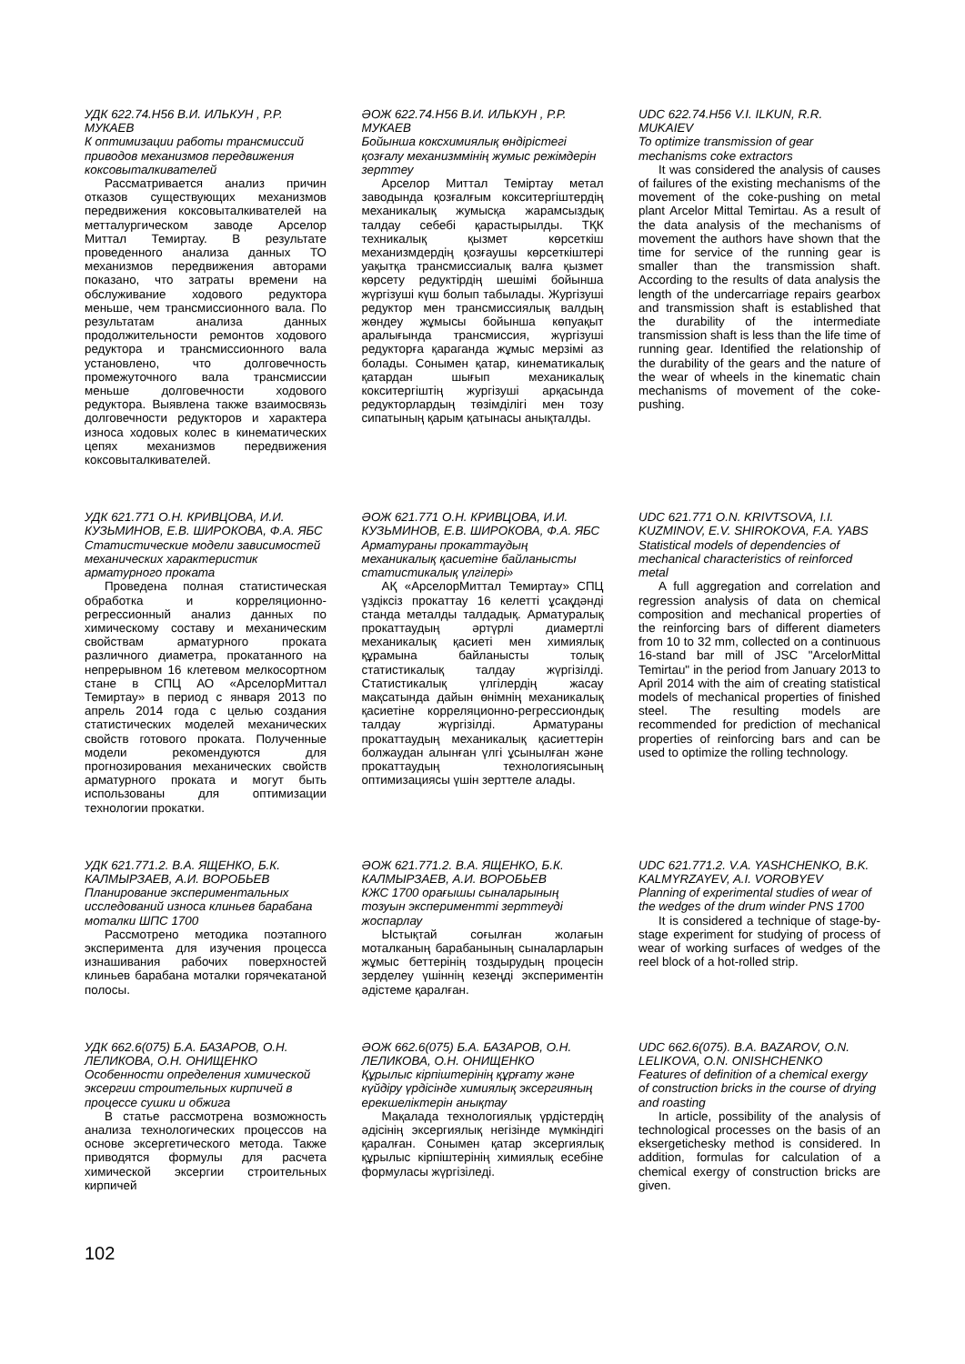УДК 622.74.Н56 В.И. ИЛЬКУН , Р.Р. МУКАЕВ
К оптимизации работы трансмиссий приводов механизмов передвижения коксовыталкивателей
Рассматривается анализ причин отказов существующих механизмов передвижения коксовыталкивателей на метталургическом заводе Арселор Миттал Темиртау. В результате проведенного анализа данных ТО механизмов передвижения авторами показано, что затраты времени на обслуживание ходового редуктора меньше, чем трансмиссионного вала. По результатам анализа данных продолжительности ремонтов ходового редуктора и трансмиссионного вала установлено, что долговечность промежуточного вала трансмиссии меньше долговечности ходового редуктора. Выявлена также взаимосвязь долговечности редукторов и характера износа ходовых колес в кинематических цепях механизмов передвижения коксовыталкивателей.
ӘОЖ 622.74.Н56 В.И. ИЛЬКУН , Р.Р. МУКАЕВ
Бойынша коксхимиялық өндірістегі қозғалу механизммінің жумыс режімдерін зерттеу
Арселор Миттал Теміртау метал заводында қозғалғым кокситергіштердің механикалық жумысқа жарамсыздық талдау себебі қарастырылды. ТҚК техникалық қызмет көрсеткіш механизмдердің қозғаушы көрсеткіштері уақытқа трансмиссиалық валға қызмет көрсету редуктірдің шешімі бойынша жүргізуші күш болып табылады. Жургізуші редуктор мен трансмиссиялық валдың жөндеу жұмысы бойынша көпуақыт аралығында трансмиссия, жүргізуші редукторға қараганда жұмыс мерзімі аз болады. Сонымен қатар, кинематикалық қатардан шығып механикалық кокситергіштің жургізуші арқасында редукторлардың төзімділігі мен тозу сипатының қарым қатынасы анықталды.
UDC 622.74.Н56 V.I. ILKUN, R.R. MUKAIEV
To optimize transmission of gear mechanisms coke extractors
It was considered the analysis of causes of failures of the existing mechanisms of the movement of the coke-pushing on metal plant Arcelor Mittal Temirtau. As a result of the data analysis of the mechanisms of movement the authors have shown that the time for service of the running gear is smaller than the transmission shaft. According to the results of data analysis the length of the undercarriage repairs gearbox and transmission shaft is established that the durability of the intermediate transmission shaft is less than the life time of running gear. Identified the relationship of the durability of the gears and the nature of the wear of wheels in the kinematic chain mechanisms of movement of the coke-pushing.
УДК 621.771 О.Н. КРИВЦОВА, И.И. КУЗЬМИНОВ, Е.В. ШИРОКОВА, Ф.А. ЯБС
Статистические модели зависимостей механических характеристик арматурного проката
Проведена полная статистическая обработка и корреляционно-регрессионный анализ данных по химическому составу и механическим свойствам арматурного проката различного диаметра, прокатанного на непрерывном 16 клетевом мелкосортном стане в СПЦ АО «АрселорМиттал Темиртау» в период с января 2013 по апрель 2014 года с целью создания статистических моделей механических свойств готового проката. Полученные модели рекомендуются для прогнозирования механических свойств арматурного проката и могут быть использованы для оптимизации технологии прокатки.
ӘОЖ 621.771 О.Н. КРИВЦОВА, И.И. КУЗЬМИНОВ, Е.В. ШИРОКОВА, Ф.А. ЯБС
Арматураны прокаттаудың механикалық қасиетіне байланысты статистикалық үлгілері»
АҚ «АрселорМиттал Темиртау» СПЦ үздіксіз прокаттау 16 келетті ұсақдәнді станда металды талдадық. Арматуралық прокаттаудың әртүрлі диамертлі механикалық қасиеті мен химиялық құрамына байланысты толық статистикалық талдау жүргізілді. Статистикалық үлгілердің жасау мақсатында дайын өнімнің механикалық қасиетіне корреляционно-регрессиондық талдау жүргізілді. Арматураны прокаттаудың механикалық қасиеттерін болжаудан алынған үлгі ұсынылған және прокаттаудың технологиясының оптимизациясы үшін зерттеле алады.
UDC 621.771 O.N. KRIVTSOVA, I.I. KUZMINOV, E.V. SHIROKOVA, F.A. YABS
Statistical models of dependencies of mechanical characteristics of reinforced metal
A full aggregation and correlation and regression analysis of data on chemical composition and mechanical properties of the reinforcing bars of different diameters from 10 to 32 mm, collected on a continuous 16-stand bar mill of JSC "ArcelorMittal Temirtau" in the period from January 2013 to April 2014 with the aim of creating statistical models of mechanical properties of finished steel. The resulting models are recommended for prediction of mechanical properties of reinforcing bars and can be used to optimize the rolling technology.
УДК 621.771.2. В.А. ЯЩЕНКО, Б.К. КАЛМЫРЗАЕВ, А.И. ВОРОБЬЕВ
Планирование экспериментальных исследований износа клиньев барабана моталки ШПС 1700
Рассмотрено методика поэтапного эксперимента для изучения процесса изнашивания рабочих поверхностей клиньев барабана моталки горячекатаной полосы.
ӘОЖ 621.771.2. В.А. ЯЩЕНКО, Б.К. КАЛМЫРЗАЕВ, А.И. ВОРОБЬЕВ
КЖС 1700 орағышы сыналарының тозуын эксперименттi зерттеудi жоспарлау
Ыстықтай соғылған жолағын моталканың барабанының сыналарларын жұмыс беттерінің тоздырудың процесін зерделеу үшіннің кезеңді экспериментін әдістеме қаралған.
UDC 621.771.2. V.A. YASHCHENKO, B.K. KALMYRZAYEV, A.I. VOROBYEV
Planning of experimental studies of wear of the wedges of the drum winder PNS 1700
It is considered a technique of stage-by-stage experiment for studying of process of wear of working surfaces of wedges of the reel block of a hot-rolled strip.
УДК 662.6(075) Б.А. БАЗАРОВ, О.Н. ЛЕЛИКОВА, О.Н. ОНИЩЕНКО
Особенности определения химической эксергии строительных кирпичей в процессе сушки и обжига
В статье рассмотрена возможность анализа технологических процессов на основе эксергетического метода. Также приводятся формулы для расчета химической эксергии строительных кирпичей
ӘОЖ 662.6(075) Б.А. БАЗАРОВ, О.Н. ЛЕЛИКОВА, О.Н. ОНИЩЕНКО
Құрылыс кірпіштерінің құрғату және күйдіру үрдісінде химиялық эксергияның ерекшеліктерін анықтау
Мақалада технологиялық үрдістердің әдісінің эксергиялық негізінде мүмкіндігі қаралған. Сонымен қатар эксергиялық құрылыс кірпіштерінің химиялық есебіне формуласы жүргізіледі.
UDC 662.6(075). B.A. BAZAROV, O.N. LELIKOVA, O.N. ONISHCHENKO
Features of definition of a chemical exergy of construction bricks in the course of drying and roasting
In article, possibility of the analysis of technological processes on the basis of an eksergetichesky method is considered. In addition, formulas for calculation of a chemical exergy of construction bricks are given.
102